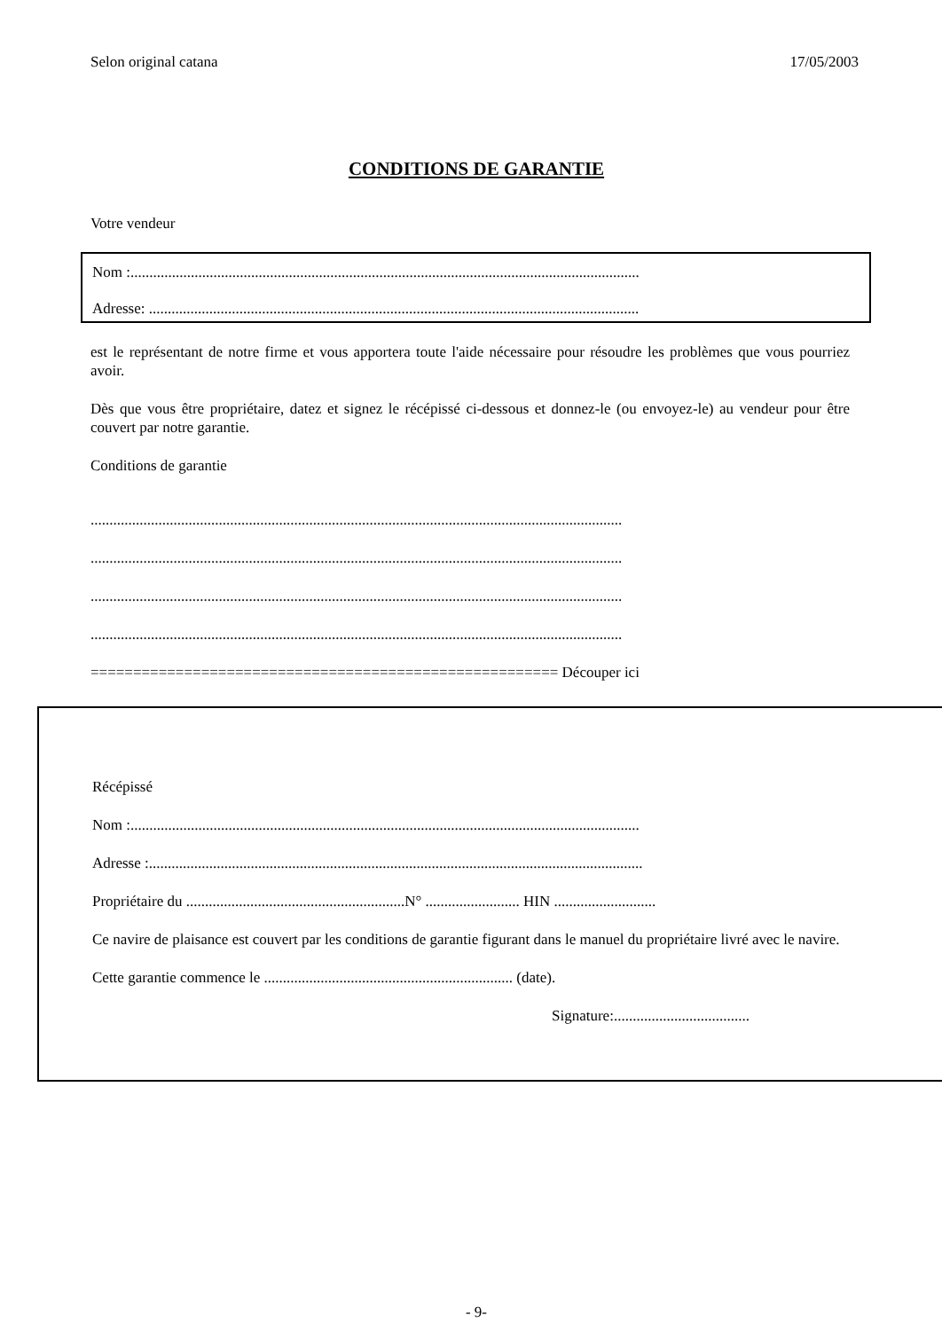Selon original catana 17/05/2003
CONDITIONS DE GARANTIE
Votre vendeur
Nom :.......................................................................................................................................
Adresse: ..................................................................................................................................
est le représentant de notre firme et vous apportera toute l'aide nécessaire pour résoudre les problèmes que vous pourriez avoir.
Dès que vous être propriétaire, datez et signez le récépissé ci-dessous et donnez-le (ou envoyez-le) au vendeur pour être couvert par notre garantie.
Conditions de garantie
.............................................................................................................................................
.............................................................................................................................................
.............................................................................................................................................
.............................................................................................................................................
======================================================= Découper ici
Récépissé
Nom :.......................................................................................................................................
Adresse :...................................................................................................................................
Propriétaire du ..........................................................N° ......................... HIN ...........................
Ce navire de plaisance est couvert par les conditions de garantie figurant dans le manuel du propriétaire livré avec le navire.
Cette garantie commence le .................................................................. (date).
Signature:....................................
- 9-